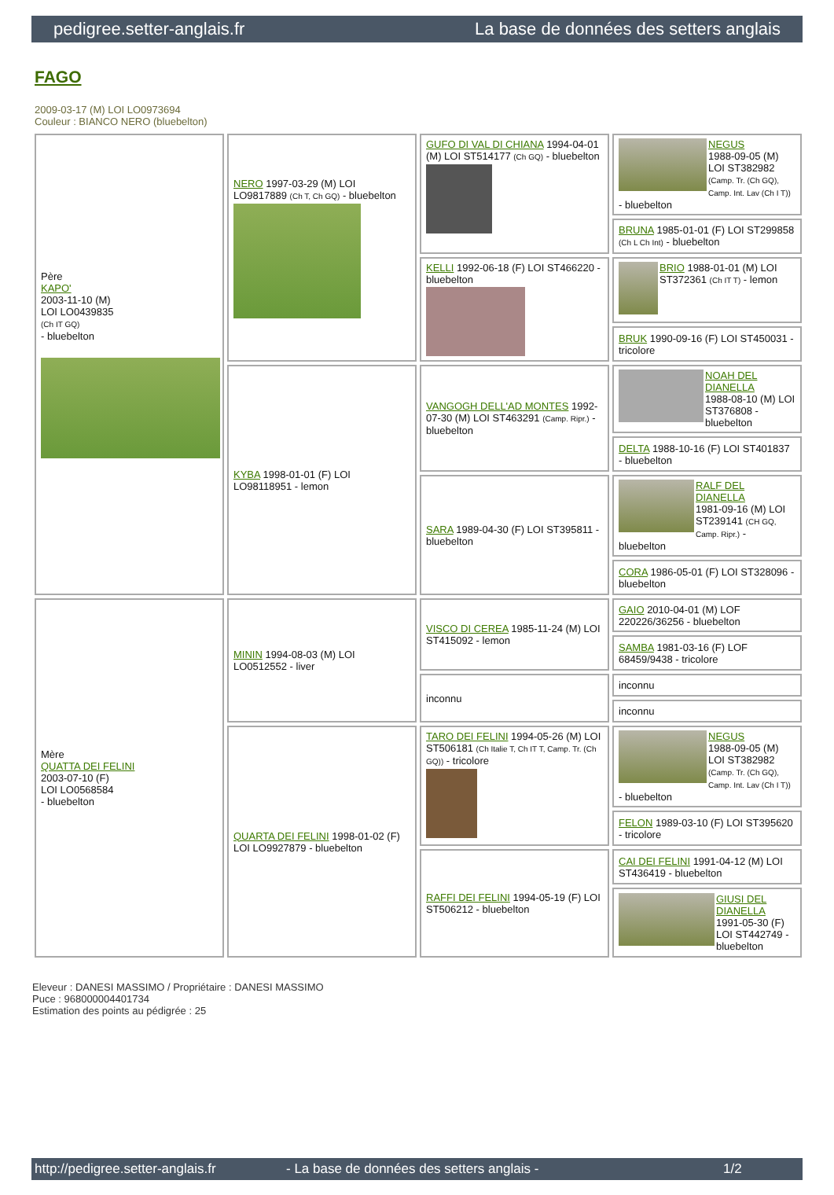pedigree.setter-anglais.fr La base de données des setters anglais
FAGO
2009-03-17 (M) LOI LO0973694
Couleur : BIANCO NERO (bluebelton)
| Père KAPO' 2003-11-10 (M) LOI LO0439835 (Ch IT GQ) - bluebelton | NERO 1997-03-29 (M) LOI LO9817889 (Ch T, Ch GQ) - bluebelton | GUFO DI VAL DI CHIANA 1994-04-01 (M) LOI ST514177 (Ch GQ) - bluebelton | NEGUS 1988-09-05 (M) LOI ST382982 (Camp. Tr. (Ch GQ), Camp. Int. Lav (Ch I T)) - bluebelton |
| | | | BRUNA 1985-01-01 (F) LOI ST299858 (Ch L Ch Int) - bluebelton |
| | | KELLI 1992-06-18 (F) LOI ST466220 - bluebelton | BRIO 1988-01-01 (M) LOI ST372361 (Ch IT T) - lemon |
| | | | BRUK 1990-09-16 (F) LOI ST450031 - tricolore |
| | KYBA 1998-01-01 (F) LOI LO98118951 - lemon | VANGOGH DELL'AD MONTES 1992-07-30 (M) LOI ST463291 (Camp. Ripr.) - bluebelton | NOAH DEL DIANELLA 1988-08-10 (M) LOI ST376808 - bluebelton |
| | | | DELTA 1988-10-16 (F) LOI ST401837 - bluebelton |
| | | SARA 1989-04-30 (F) LOI ST395811 - bluebelton | RALF DEL DIANELLA 1981-09-16 (M) LOI ST239141 (CH GQ, Camp. Ripr.) - bluebelton |
| | | | CORA 1986-05-01 (F) LOI ST328096 - bluebelton |
| Mère QUATTA DEI FELINI 2003-07-10 (F) LOI LO0568584 - bluebelton | MININ 1994-08-03 (M) LOI LO0512552 - liver | VISCO DI CEREA 1985-11-24 (M) LOI ST415092 - lemon | GAIO 2010-04-01 (M) LOF 220226/36256 - bluebelton |
| | | | SAMBA 1981-03-16 (F) LOF 68459/9438 - tricolore |
| | | inconnu | inconnu |
| | | | inconnu |
| | QUARTA DEI FELINI 1998-01-02 (F) LOI LO9927879 - bluebelton | TARO DEI FELINI 1994-05-26 (M) LOI ST506181 (Ch Italie T, Ch IT T, Camp. Tr. (Ch GQ)) - tricolore | NEGUS 1988-09-05 (M) LOI ST382982 (Camp. Tr. (Ch GQ), Camp. Int. Lav (Ch I T)) - bluebelton |
| | | | FELON 1989-03-10 (F) LOI ST395620 - tricolore |
| | | RAFFI DEI FELINI 1994-05-19 (F) LOI ST506212 - bluebelton | CAI DEI FELINI 1991-04-12 (M) LOI ST436419 - bluebelton |
| | | | GIUSI DEL DIANELLA 1991-05-30 (F) LOI ST442749 - bluebelton |
Eleveur : DANESI MASSIMO / Propriétaire : DANESI MASSIMO
Puce : 968000004401734
Estimation des points au pédigrée : 25
http://pedigree.setter-anglais.fr - La base de données des setters anglais - 1/2